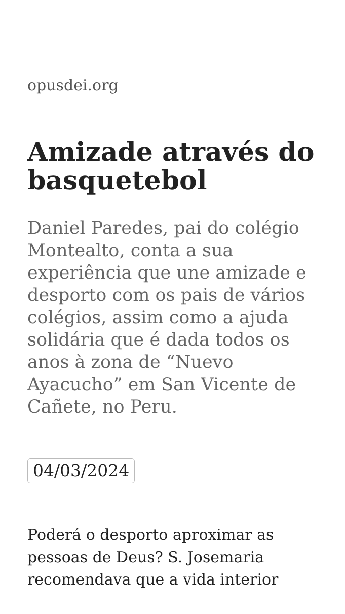opusdei.org
Amizade através do basquetebol
Daniel Paredes, pai do colégio Montealto, conta a sua experiência que une amizade e desporto com os pais de vários colégios, assim como a ajuda solidária que é dada todos os anos à zona de “Nuevo Ayacucho” em San Vicente de Cañete, no Peru.
04/03/2024
Poderá o desporto aproximar as pessoas de Deus? S. Josemaria recomendava que a vida interior